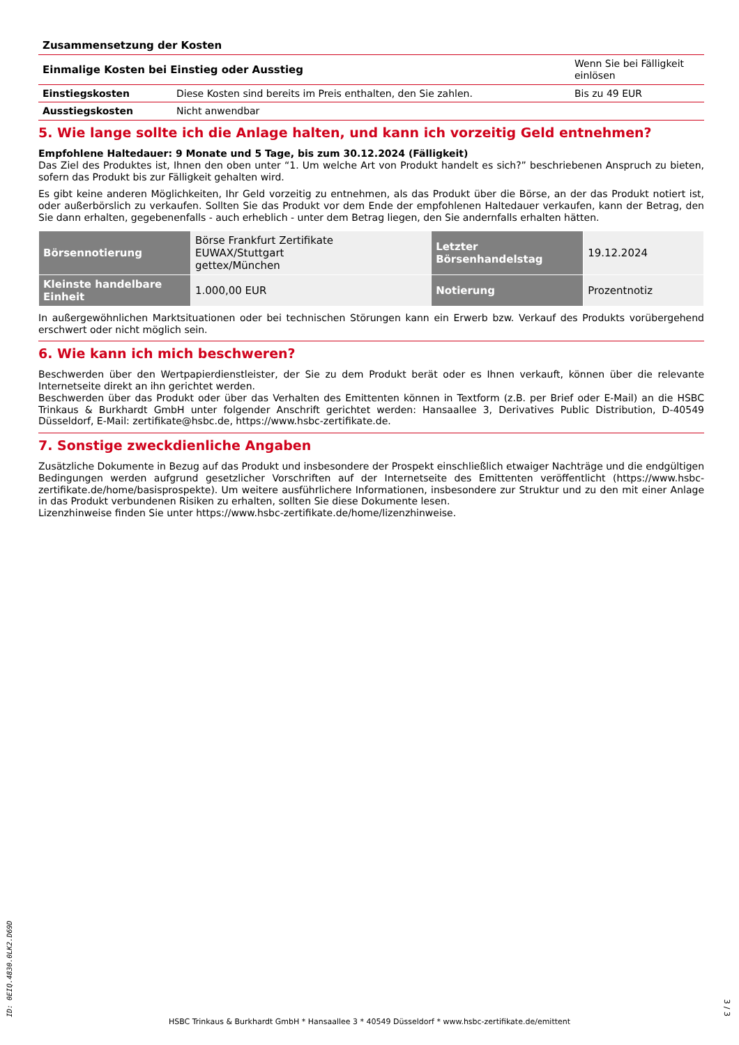| Zusammensetzung der Kosten | | |
| Einmalige Kosten bei Einstieg oder Ausstieg | | Wenn Sie bei Fälligkeit einlösen |
| Einstiegskosten | Diese Kosten sind bereits im Preis enthalten, den Sie zahlen. | Bis zu 49 EUR |
| Ausstiegskosten | Nicht anwendbar | |
5. Wie lange sollte ich die Anlage halten, und kann ich vorzeitig Geld entnehmen?
Empfohlene Haltedauer: 9 Monate und 5 Tage, bis zum 30.12.2024 (Fälligkeit)
Das Ziel des Produktes ist, Ihnen den oben unter “1. Um welche Art von Produkt handelt es sich?” beschriebenen Anspruch zu bieten, sofern das Produkt bis zur Fälligkeit gehalten wird.
Es gibt keine anderen Möglichkeiten, Ihr Geld vorzeitig zu entnehmen, als das Produkt über die Börse, an der das Produkt notiert ist, oder außerbörslich zu verkaufen. Sollten Sie das Produkt vor dem Ende der empfohlenen Haltedauer verkaufen, kann der Betrag, den Sie dann erhalten, gegebenenfalls - auch erheblich - unter dem Betrag liegen, den Sie andernfalls erhalten hätten.
| Börsennotierung | Börse Frankfurt Zertifikate EUWAX/Stuttgart gettex/München | Letzter Börsenhandelstag | 19.12.2024 |
| Kleinste handelbare Einheit | 1.000,00 EUR | Notierung | Prozentnotiz |
In außergewöhnlichen Marktsituationen oder bei technischen Störungen kann ein Erwerb bzw. Verkauf des Produkts vorübergehend erschwert oder nicht möglich sein.
6. Wie kann ich mich beschweren?
Beschwerden über den Wertpapierdienstleister, der Sie zu dem Produkt berät oder es Ihnen verkauft, können über die relevante Internetseite direkt an ihn gerichtet werden.
Beschwerden über das Produkt oder über das Verhalten des Emittenten können in Textform (z.B. per Brief oder E-Mail) an die HSBC Trinkaus & Burkhardt GmbH unter folgender Anschrift gerichtet werden: Hansaallee 3, Derivatives Public Distribution, D-40549 Düsseldorf, E-Mail: zertifikate@hsbc.de, https://www.hsbc-zertifikate.de.
7. Sonstige zweckdienliche Angaben
Zusätzliche Dokumente in Bezug auf das Produkt und insbesondere der Prospekt einschließlich etwaiger Nachträge und die endgültigen Bedingungen werden aufgrund gesetzlicher Vorschriften auf der Internetseite des Emittenten veröffentlicht (https://www.hsbc-zertifikate.de/home/basisprospekte). Um weitere ausführlichere Informationen, insbesondere zur Struktur und zu den mit einer Anlage in das Produkt verbundenen Risiken zu erhalten, sollten Sie diese Dokumente lesen.
Lizenzhinweise finden Sie unter https://www.hsbc-zertifikate.de/home/lizenzhinweise.
ID: 0EIQ.4830.0LK2.D69D
HSBC Trinkaus & Burkhardt GmbH * Hansaallee 3 * 40549 Düsseldorf * www.hsbc-zertifikate.de/emittent
3 / 3